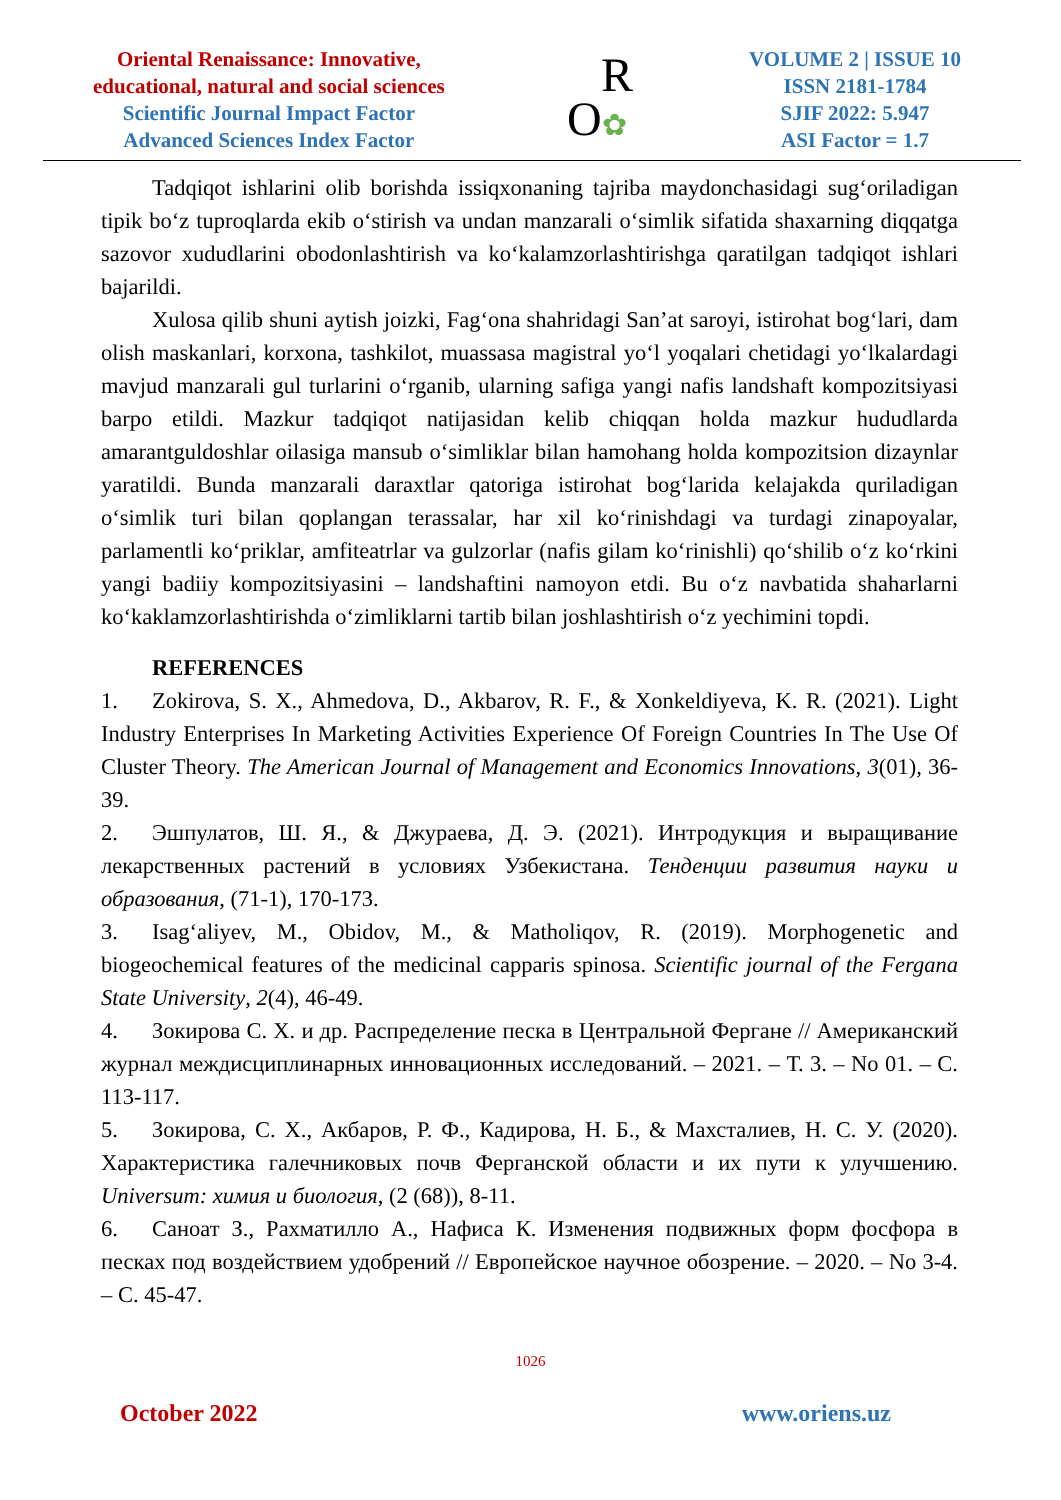Oriental Renaissance: Innovative,
educational, natural and social sciences
Scientific Journal Impact Factor
Advanced Sciences Index Factor
R
O✿
VOLUME 2 | ISSUE 10
ISSN 2181-1784
SJIF 2022: 5.947
ASI Factor = 1.7
Tadqiqot ishlarini olib borishda issiqxonaning tajriba maydonchasidagi sug‘oriladigan tipik bo‘z tuproqlarda ekib o‘stirish va undan manzarali o‘simlik sifatida shaxarning diqqatga sazovor xudud­larini obodonlashtirish va ko‘kalamzorlashtirishga qaratilgan tadqiqot ishlari bajarildi.
Xulosa qilib shuni aytish joizki, Fag‘ona shahridagi San’at saroyi, istirohat bog‘lari, dam olish maskanlari, korxona, tashkilot, muassasa magistral yo‘l yoqalari chetidagi yo‘lkalardagi mavjud manzarali gul turlarini o‘rganib, ularning safiga yangi nafis landshaft kompozitsiyasi barpo etildi. Mazkur tadqiqot natijasidan kelib chiqqan holda mazkur hududlarda amarantguldoshlar oilasiga mansub o‘simliklar bilan hamohang holda kompozitsion dizaynlar yaratildi. Bunda manzarali daraxtlar qatoriga istirohat bog‘larida kelajakda quriladigan o‘simlik turi bilan qoplangan terassalar, har xil ko‘rinishdagi va turdagi zinapoyalar, parlamentli ko‘priklar, amfiteatrlar va gulzorlar (nafis gilam ko‘rinishli) qo‘shilib o‘z ko‘rkini yangi badiiy kompozitsiyasini – landshaftini namoyon etdi. Bu o‘z navbatida shaharlarni ko‘kaklamzorlashtirishda o‘zimliklarni tartib bilan joshlashtirish o‘z yechimini topdi.
REFERENCES
1. Zokirova, S. X., Ahmedova, D., Akbarov, R. F., & Xonkeldiyeva, K. R. (2021). Light Industry Enterprises In Marketing Activities Experience Of Foreign Countries In The Use Of Cluster Theory. The American Journal of Management and Economics Innovations, 3(01), 36-39.
2. Эшпулатов, Ш. Я., & Джураева, Д. Э. (2021). Интродукция и выращивание лекарственных растений в условиях Узбекистана. Тенденции развития науки и образования, (71-1), 170-173.
3. Isag‘aliyev, M., Obidov, M., & Matholiqov, R. (2019). Morphogenetic and biogeochemical features of the medicinal capparis spinosa. Scientific journal of the Fergana State University, 2(4), 46-49.
4. Зокирова С. Х. и др. Распределение песка в Центральной Фергане // Американский журнал междисциплинарных инновационных исследований. – 2021. – Т. 3. – No 01. – С. 113-117.
5. Зокирова, С. Х., Акбаров, Р. Ф., Кадирова, Н. Б., & Махсталиев, Н. С. У. (2020). Характеристика галечниковых почв Ферганской области и их пути к улучшению. Universum: химия и биология, (2 (68)), 8-11.
6. Саноат З., Рахматилло А., Нафиса К. Изменения подвижных форм фосфора в песках под воздействием удобрений // Европейское научное обозрение. – 2020. – No 3-4. – С. 45-47.
1026
October 2022 www.oriens.uz